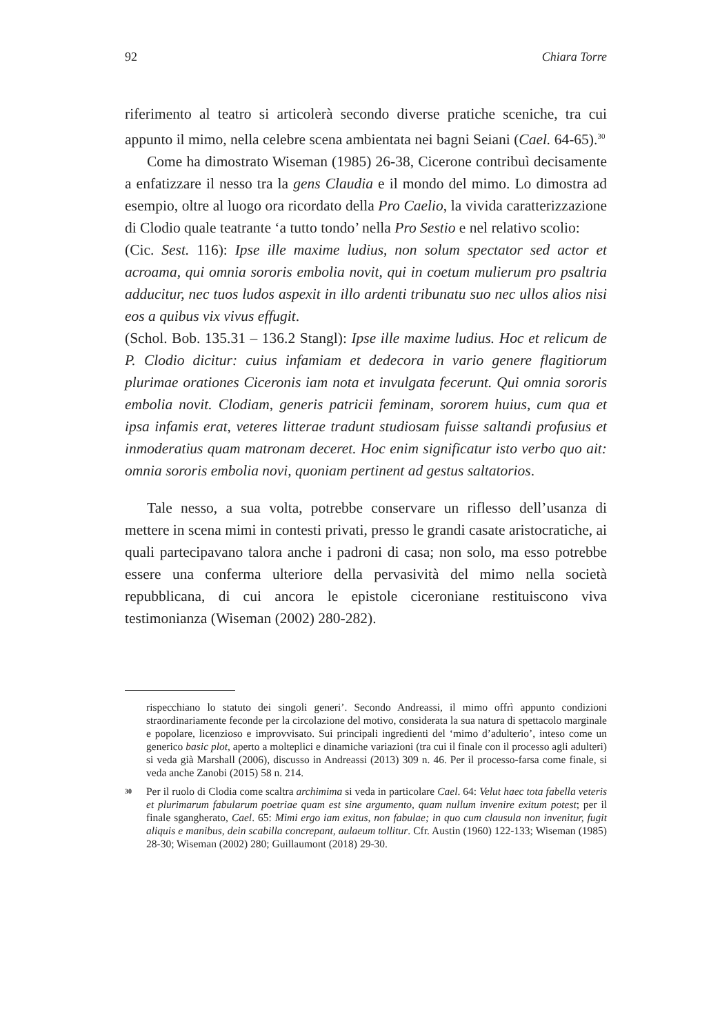92 Chiara Torre
riferimento al teatro si articolerà secondo diverse pratiche sceniche, tra cui appunto il mimo, nella celebre scena ambientata nei bagni Seiani (Cael. 64-65).<sup>30</sup>
Come ha dimostrato Wiseman (1985) 26-38, Cicerone contribuì decisamente a enfatizzare il nesso tra la gens Claudia e il mondo del mimo. Lo dimostra ad esempio, oltre al luogo ora ricordato della Pro Caelio, la vivida caratterizzazione di Clodio quale teatrante ‘a tutto tondo’ nella Pro Sestio e nel relativo scolio:
(Cic. Sest. 116): Ipse ille maxime ludius, non solum spectator sed actor et acroama, qui omnia sororis embolia novit, qui in coetum mulierum pro psaltria adducitur, nec tuos ludos aspexit in illo ardenti tribunatu suo nec ullos alios nisi eos a quibus vix vivus effugit.
(Schol. Bob. 135.31 – 136.2 Stangl): Ipse ille maxime ludius. Hoc et relicum de P. Clodio dicitur: cuius infamiam et dedecora in vario genere flagitiorum plurimae orationes Ciceronis iam nota et invulgata fecerunt. Qui omnia sororis embolia novit. Clodiam, generis patricii feminam, sororem huius, cum qua et ipsa infamis erat, veteres litterae tradunt studiosam fuisse saltandi profusius et inmoderatius quam matronam deceret. Hoc enim significatur isto verbo quo ait: omnia sororis embolia novi, quoniam pertinent ad gestus saltatorios.
Tale nesso, a sua volta, potrebbe conservare un riflesso dell’usanza di mettere in scena mimi in contesti privati, presso le grandi casate aristocratiche, ai quali partecipavano talora anche i padroni di casa; non solo, ma esso potrebbe essere una conferma ulteriore della pervasività del mimo nella società repubblicana, di cui ancora le epistole ciceroniane restituiscono viva testimonianza (Wiseman (2002) 280-282).
rispecchiano lo statuto dei singoli generi’. Secondo Andreassi, il mimo offrì appunto condizioni straordinariamente feconde per la circolazione del motivo, considerata la sua natura di spettacolo marginale e popolare, licenzioso e improvvisato. Sui principali ingredienti del ‘mimo d’adulterio’, inteso come un generico basic plot, aperto a molteplici e dinamiche variazioni (tra cui il finale con il processo agli adulteri) si veda già Marshall (2006), discusso in Andreassi (2013) 309 n. 46. Per il processo-farsa come finale, si veda anche Zanobi (2015) 58 n. 214.
30 Per il ruolo di Clodia come scaltra archimima si veda in particolare Cael. 64: Velut haec tota fabella veteris et plurimarum fabularum poetriae quam est sine argumento, quam nullum invenire exitum potest; per il finale sgangherato, Cael. 65: Mimi ergo iam exitus, non fabulae; in quo cum clausula non invenitur, fugit aliquis e manibus, dein scabilla concrepant, aulaeum tollitur. Cfr. Austin (1960) 122-133; Wiseman (1985) 28-30; Wiseman (2002) 280; Guillaumont (2018) 29-30.